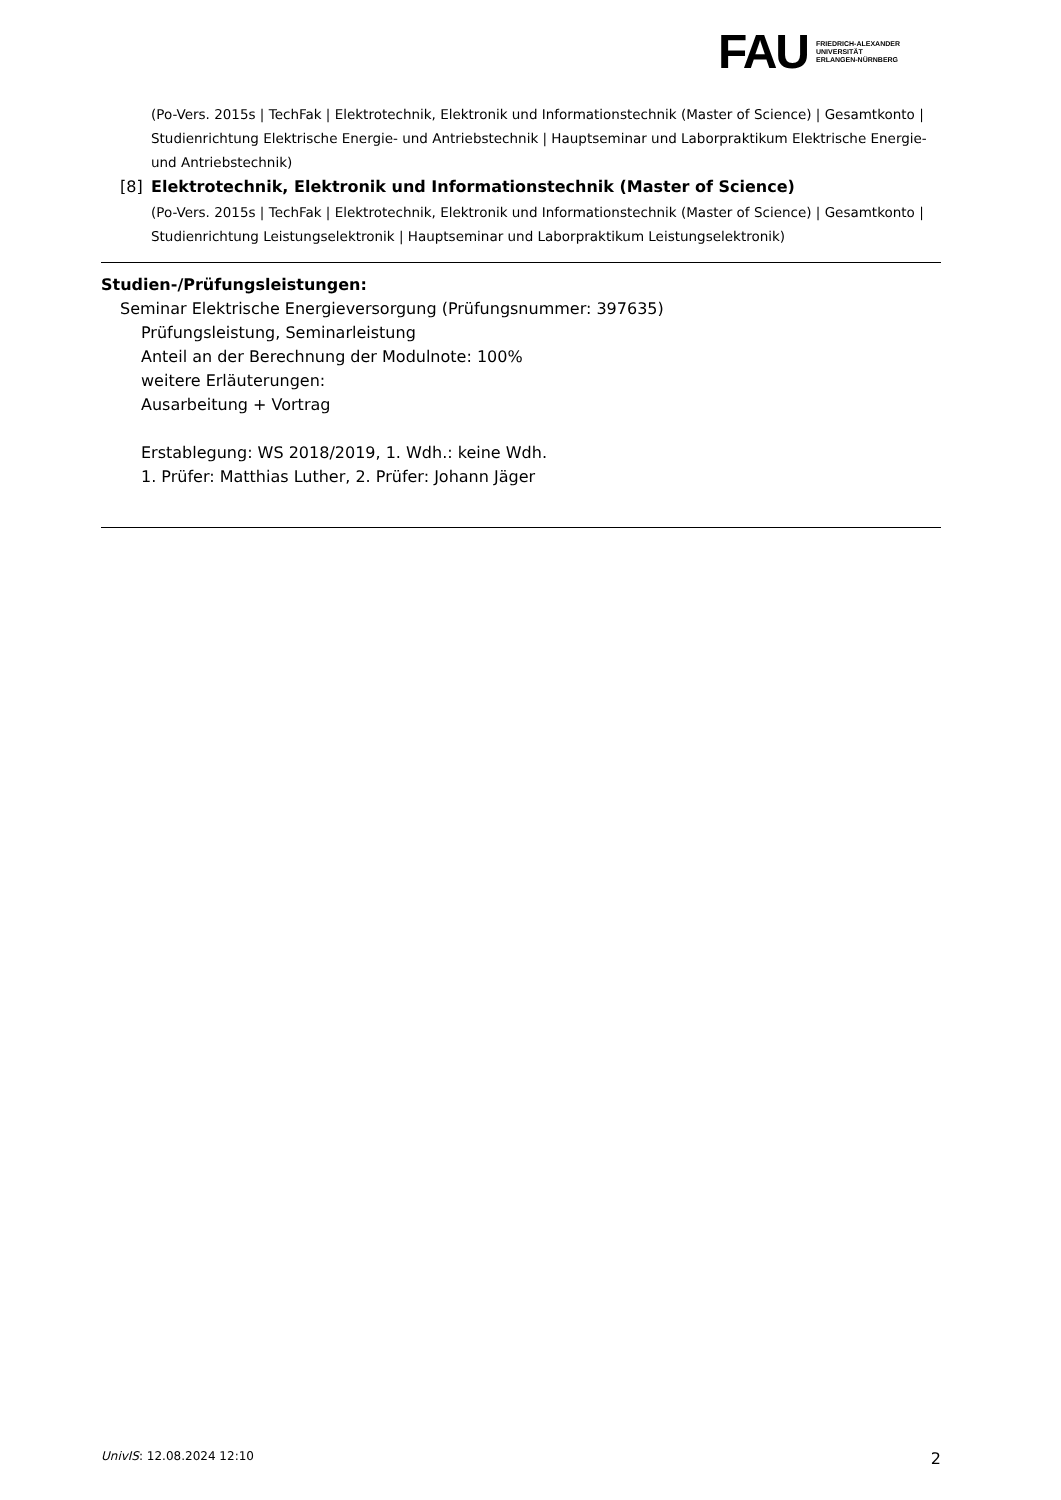FAU
FRIEDRICH-ALEXANDER
UNIVERSITÄT
ERLANGEN-NÜRNBERG
(Po-Vers. 2015s | TechFak | Elektrotechnik, Elektronik und Informationstechnik (Master of Science) | Gesamtkonto | Studienrichtung Elektrische Energie- und Antriebstechnik | Hauptseminar und Laborpraktikum Elektrische Energie- und Antriebstechnik)
[8] Elektrotechnik, Elektronik und Informationstechnik (Master of Science)
(Po-Vers. 2015s | TechFak | Elektrotechnik, Elektronik und Informationstechnik (Master of Science) | Gesamtkonto | Studienrichtung Leistungselektronik | Hauptseminar und Laborpraktikum Leistungselektronik)
Studien-/Prüfungsleistungen:
Seminar Elektrische Energieversorgung (Prüfungsnummer: 397635)
Prüfungsleistung, Seminarleistung
Anteil an der Berechnung der Modulnote: 100%
weitere Erläuterungen:
Ausarbeitung + Vortrag
Erstablegung: WS 2018/2019, 1. Wdh.: keine Wdh.
1. Prüfer: Matthias Luther, 2. Prüfer: Johann Jäger
UnivIS: 12.08.2024 12:10 2